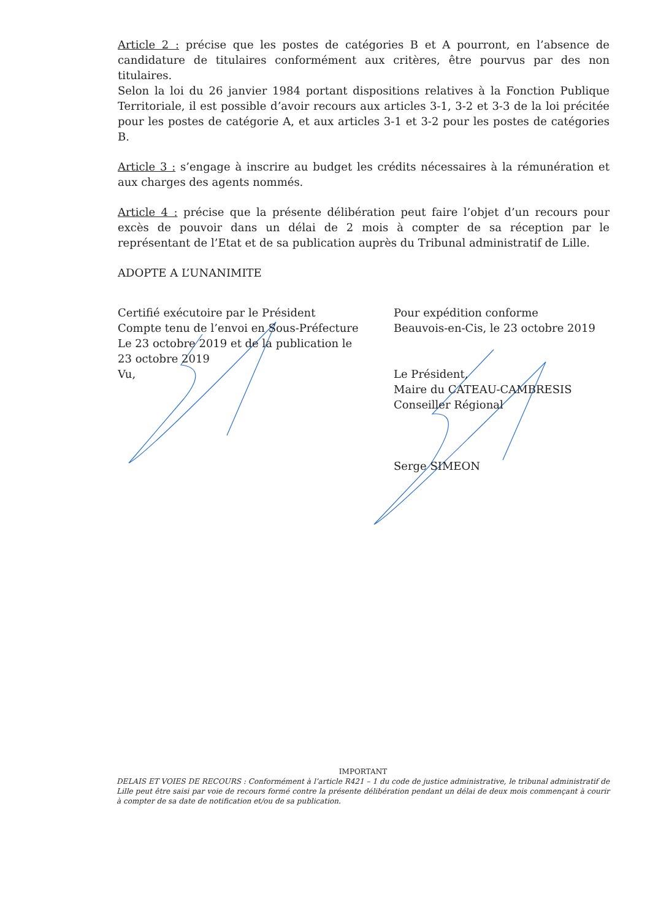Article 2 : précise que les postes de catégories B et A pourront, en l’absence de candidature de titulaires conformément aux critères, être pourvus par des non titulaires.
Selon la loi du 26 janvier 1984 portant dispositions relatives à la Fonction Publique Territoriale, il est possible d’avoir recours aux articles 3-1, 3-2 et 3-3 de la loi précitée pour les postes de catégorie A, et aux articles 3-1 et 3-2 pour les postes de catégories B.
Article 3 : s’engage à inscrire au budget les crédits nécessaires à la rémunération et aux charges des agents nommés.
Article 4 : précise que la présente délibération peut faire l’objet d’un recours pour excès de pouvoir dans un délai de 2 mois à compter de sa réception par le représentant de l’Etat et de sa publication auprès du Tribunal administratif de Lille.
ADOPTE A L’UNANIMITE
Certifié exécutoire par le Président
Compte tenu de l’envoi en Sous-Préfecture
Le 23 octobre 2019 et de la publication le
23 octobre 2019
Vu,
Pour expédition conforme
Beauvois-en-Cis, le 23 octobre 2019
Le Président,
Maire du CATEAU-CAMBRESIS
Conseiller Régional
Serge SIMEON
IMPORTANT
DELAIS ET VOIES DE RECOURS : Conformément à l’article R421 – 1 du code de justice administrative, le tribunal administratif de Lille peut être saisi par voie de recours formé contre la présente délibération pendant un délai de deux mois commençant à courir à compter de sa date de notification et/ou de sa publication.